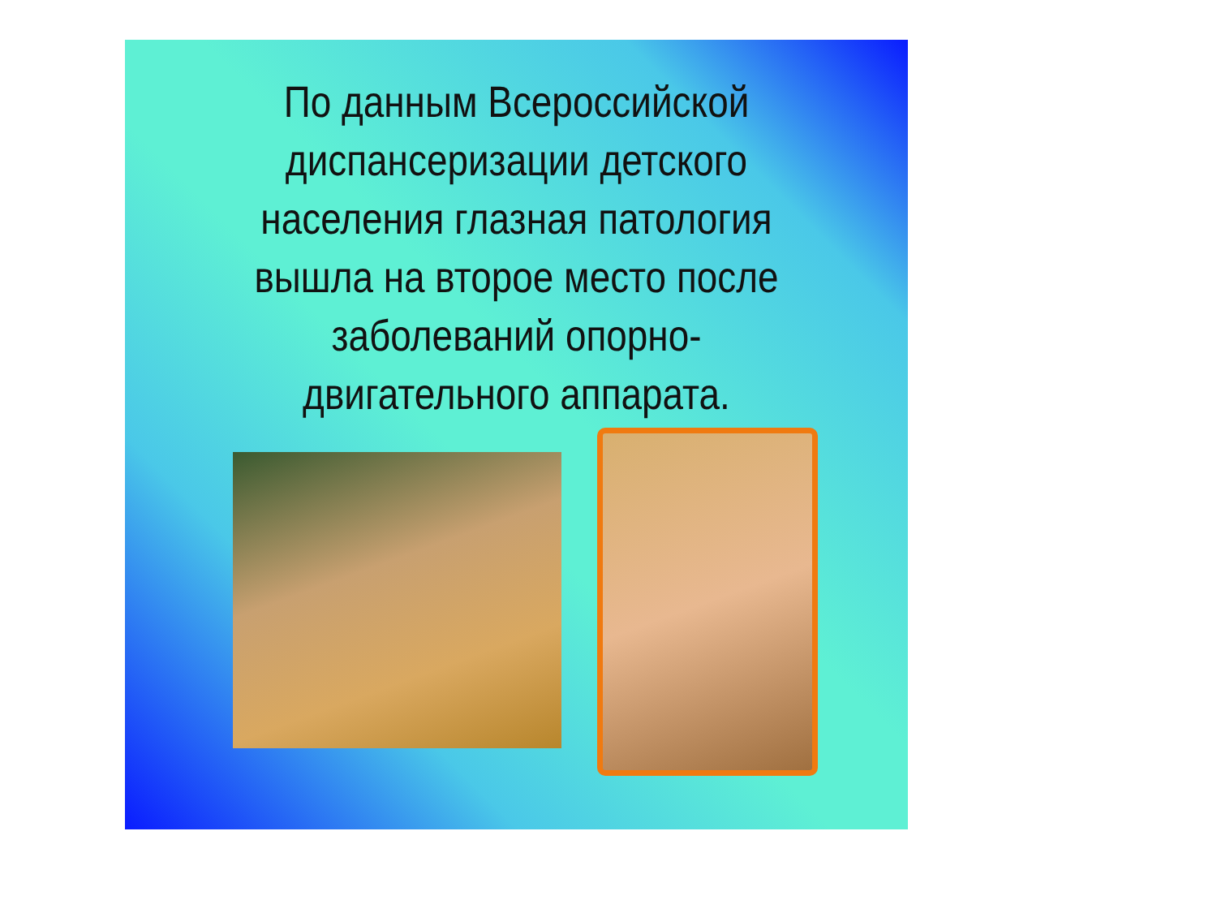По данным Всероссийской
диспансеризации детского
населения глазная патология
вышла на второе место после
заболеваний опорно-
двигательного аппарата.